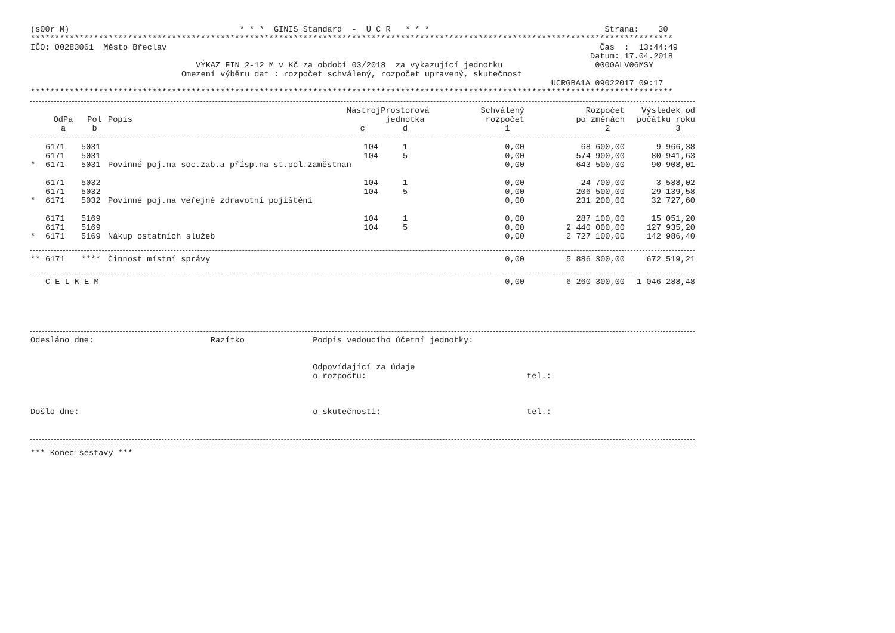(s00r M)                                   * * *  GINIS Standard  -  U C R   * * *                                    Strana:    30
************************************************************************************************************************************
IČO: 00283061  Město Břeclav                                                                                         Čas  :  13:44:49
                                                                                                                   Datum: 17.04.2018
                                  VÝKAZ FIN 2-12 M v Kč za období 03/2018  za vykazující jednotku                   0000ALV06MSY
                               Omezení výběru dat : rozpočet schválený, rozpočet upravený, skutečnost
                                                                                                           UCRGBA1A 09022017 09:17
************************************************************************************************************************************
| | | | | Nástroj | Prostorová | Schválený | Rozpočet | Výsledek od |
| --- | --- | --- | --- | --- | --- | --- | --- | --- |
| | OdPa | Pol | Popis | | jednotka | rozpočet | po změnách | počátku roku |
| | a | b | | c | d | 1 | 2 | 3 |
| | 6171 | 5031 | | 104 | 1 | 0,00 | 68 600,00 | 9 966,38 |
| | 6171 | 5031 | | 104 | 5 | 0,00 | 574 900,00 | 80 941,63 |
| * | 6171 | 5031 | Povinné poj.na soc.zab.a přísp.na st.pol.zaměstnan | | | 0,00 | 643 500,00 | 90 908,01 |
| | 6171 | 5032 | | 104 | 1 | 0,00 | 24 700,00 | 3 588,02 |
| | 6171 | 5032 | | 104 | 5 | 0,00 | 206 500,00 | 29 139,58 |
| * | 6171 | 5032 | Povinné poj.na veřejné zdravotní pojištění | | | 0,00 | 231 200,00 | 32 727,60 |
| | 6171 | 5169 | | 104 | 1 | 0,00 | 287 100,00 | 15 051,20 |
| | 6171 | 5169 | | 104 | 5 | 0,00 | 2 440 000,00 | 127 935,20 |
| * | 6171 | 5169 | Nákup ostatních služeb | | | 0,00 | 2 727 100,00 | 142 986,40 |
| ** | 6171 | **** | Činnost místní správy | | | 0,00 | 5 886 300,00 | 672 519,21 |
| | C E L K E M | | | | | 0,00 | 6 260 300,00 | 1 046 288,48 |
Odesláno dne:                        Razítko              Podpis vedoucího účetní jednotky:


                                                          Odpovídající za údaje
                                                          o rozpočtu:                                 tel.:



Došlo dne:                                                o skutečnosti:                              tel.:
*** Konec sestavy ***